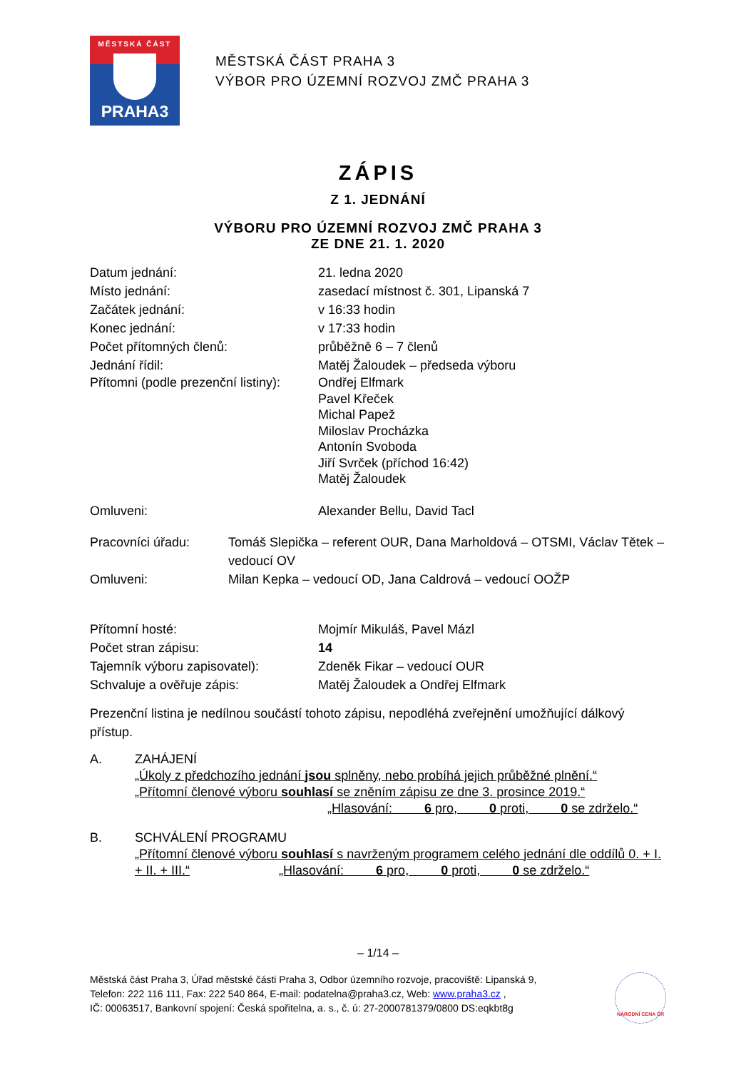MĚSTSKÁ ČÁST
PRAHA3
MĚSTSKÁ ČÁST PRAHA 3
VÝBOR PRO ÚZEMNÍ ROZVOJ ZMČ PRAHA 3
ZÁPIS
Z 1. JEDNÁNÍ
VÝBORU PRO ÚZEMNÍ ROZVOJ ZMČ PRAHA 3
ZE DNE 21. 1. 2020
Datum jednání: 21. ledna 2020
Místo jednání: zasedací místnost č. 301, Lipanská 7
Začátek jednání: v 16:33 hodin
Konec jednání: v 17:33 hodin
Počet přítomných členů: průběžně 6 – 7 členů
Jednání řídil: Matěj Žaloudek – předseda výboru
Přítomni (podle prezenční listiny):
Ondřej Elfmark
Pavel Křeček
Michal Papež
Miloslav Procházka
Antonín Svoboda
Jiří Svrček (příchod 16:42)
Matěj Žaloudek
Omluveni: Alexander Bellu, David Tacl
Pracovníci úřadu: Tomáš Slepička – referent OUR, Dana Marholdová – OTSMI, Václav Tětek – vedoucí OV
Omluveni: Milan Kepka – vedoucí OD, Jana Caldrová – vedoucí OOŽP
Přítomní hosté: Mojmír Mikuláš, Pavel Mázl
Počet stran zápisu: 14
Tajemník výboru zapisovatel): Zdeněk Fikar – vedoucí OUR
Schvaluje a ověřuje zápis: Matěj Žaloudek a Ondřej Elfmark
Prezenční listina je nedílnou součástí tohoto zápisu, nepodléhá zveřejnění umožňující dálkový přístup.
A. ZAHÁJENÍ
„Úkoly z předchozího jednání jsou splněny, nebo probíhá jejich průběžné plnění.“
„Přítomní členové výboru souhlasí se zněním zápisu ze dne 3. prosince 2019.“
„Hlasování: 6 pro, 0 proti, 0 se zdrželo.“
B. SCHVÁLENÍ PROGRAMU
„Přítomní členové výboru souhlasí s navrženým programem celého jednání dle oddílů 0. + I. + II. + III.“ „Hlasování: 6 pro, 0 proti, 0 se zdrželo.“
– 1/14 –
Městská část Praha 3, Úřad městské části Praha 3, Odbor územního rozvoje, pracoviště: Lipanská 9,
Telefon: 222 116 111, Fax: 222 540 864, E-mail: podatelna@praha3.cz, Web: www.praha3.cz ,
IČ: 00063517, Bankovní spojení: Česká spořitelna, a. s., č. ú: 27-2000781379/0800 DS:eqkbt8g
NÁRODNÍ CENA ČR